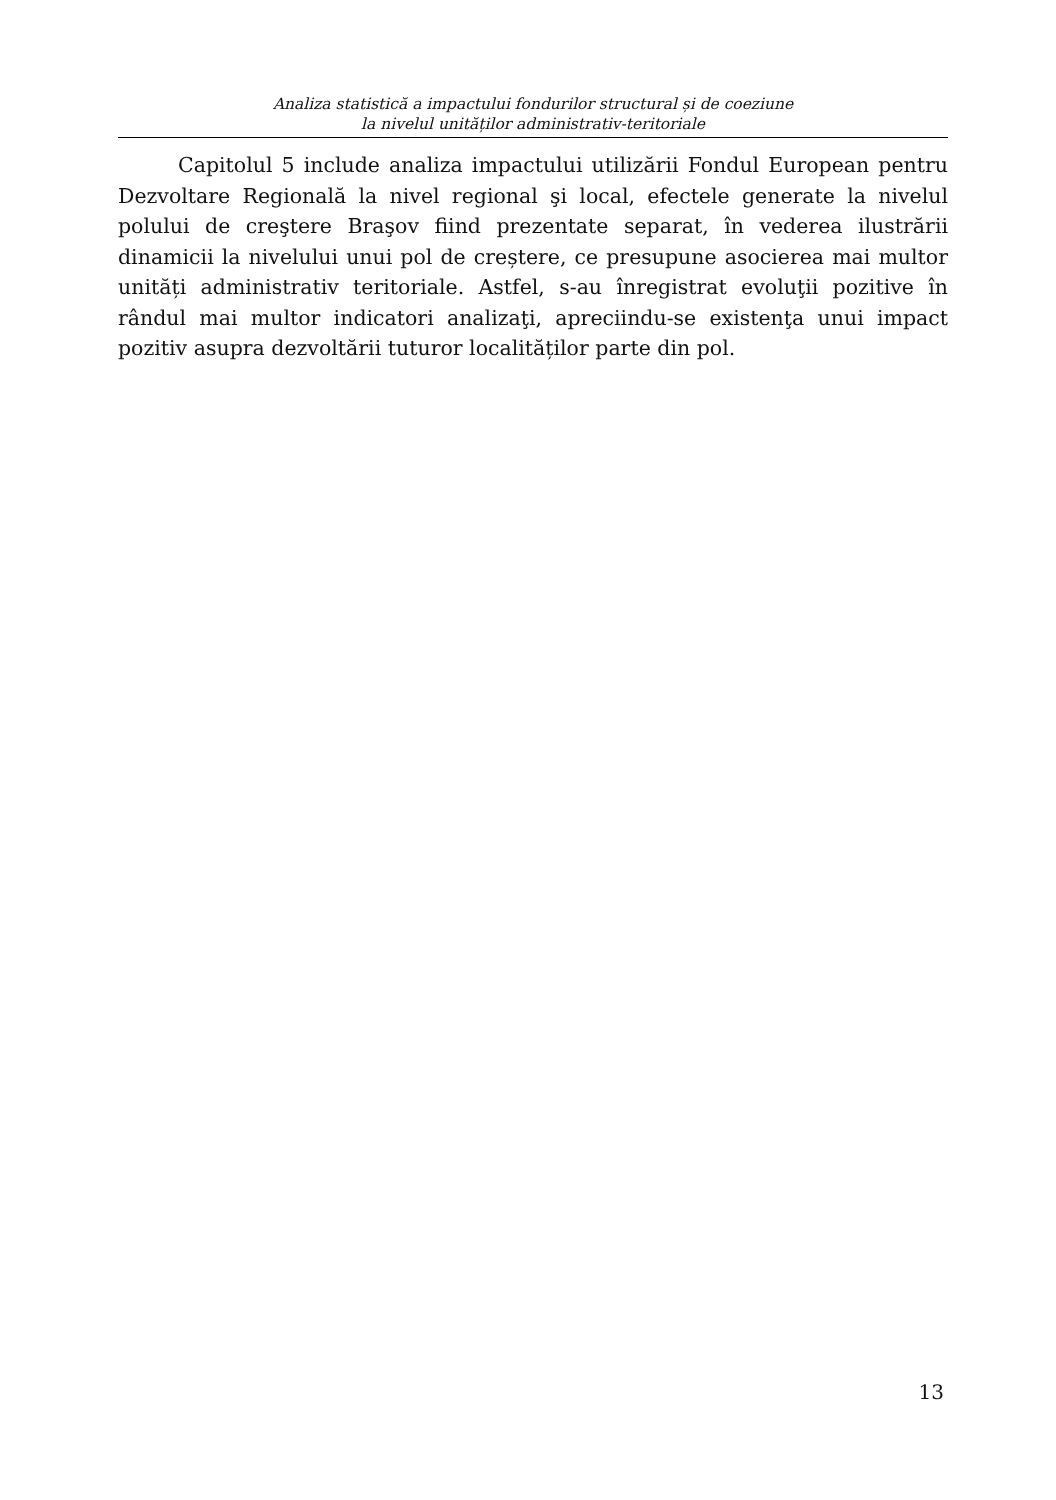Analiza statistică a impactului fondurilor structural și de coeziune
la nivelul unităților administrativ-teritoriale
Capitolul 5 include analiza impactului utilizării Fondul European pentru Dezvoltare Regională la nivel regional şi local, efectele generate la nivelul polului de creştere Braşov fiind prezentate separat, în vederea ilustrării dinamicii la nivelului unui pol de creștere, ce presupune asocierea mai multor unități administrativ teritoriale. Astfel, s-au înregistrat evoluţii pozitive în rândul mai multor indicatori analizaţi, apreciindu-se existenţa unui impact pozitiv asupra dezvoltării tuturor localităților parte din pol.
13